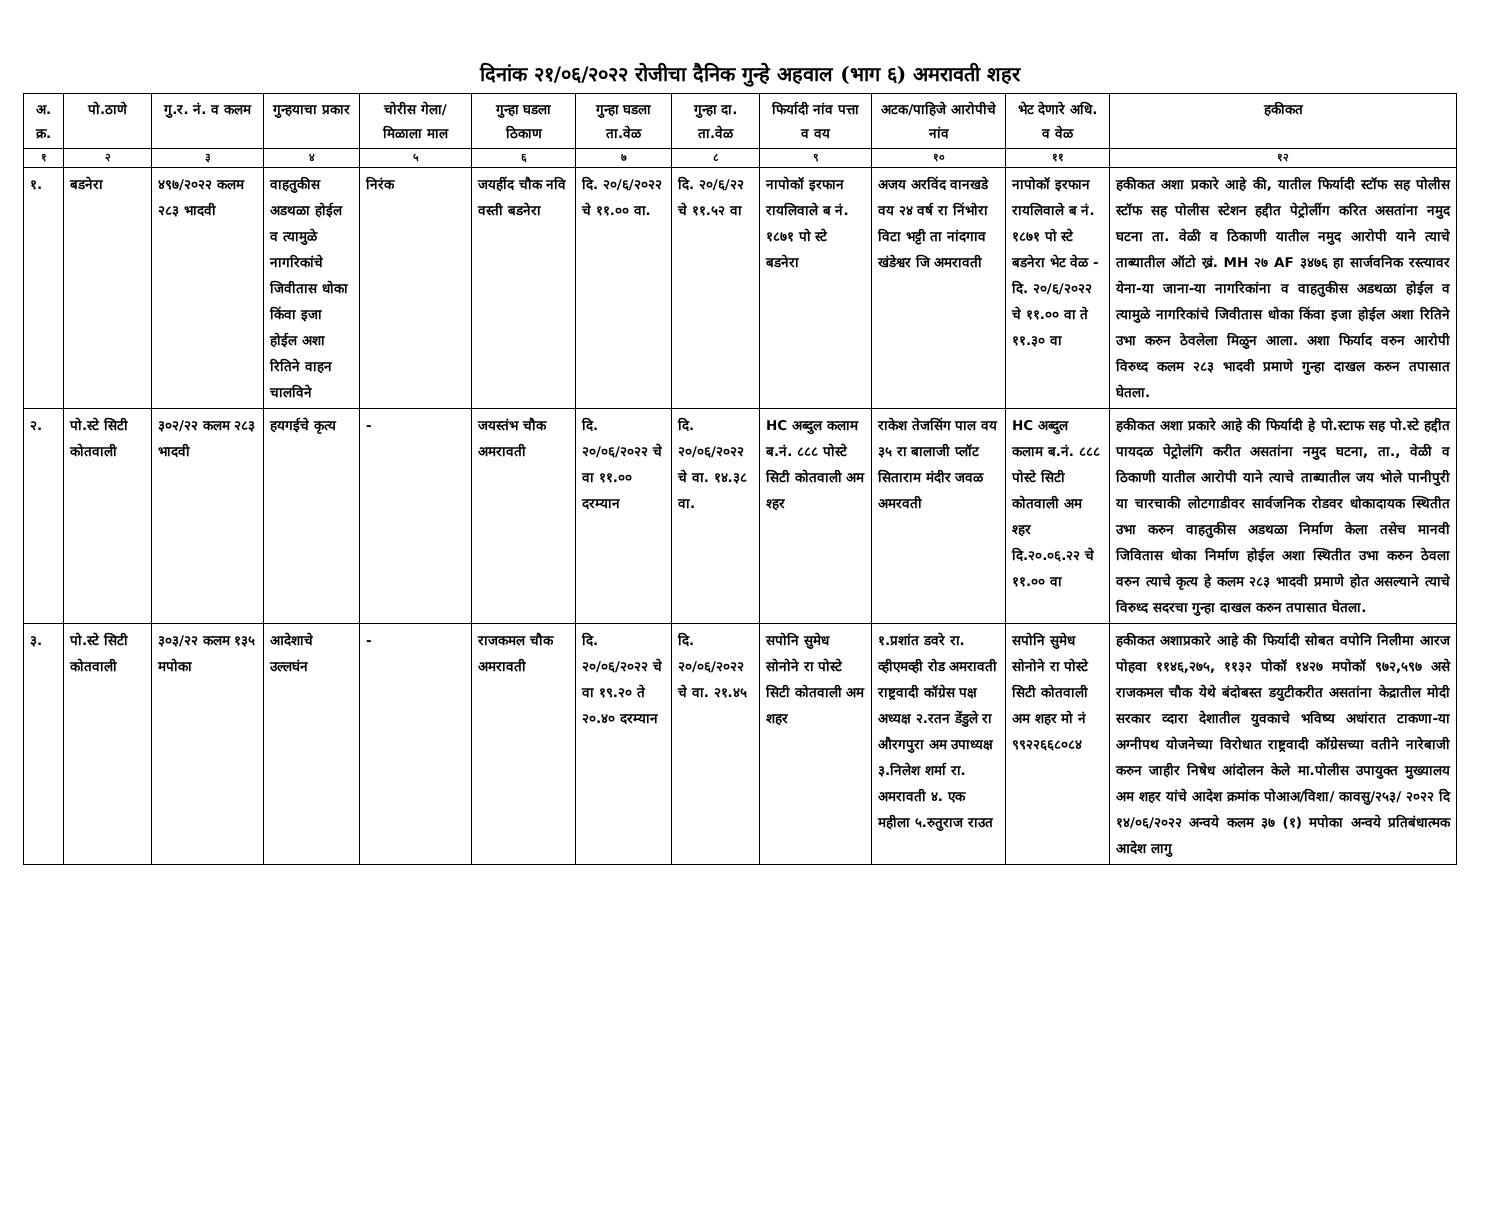दिनांक २१/०६/२०२२ रोजीचा दैनिक गुन्हे अहवाल (भाग ६) अमरावती शहर
| अ. क्र. | पो.ठाणे | गु.र. नं. व कलम | गुन्हयाचा प्रकार | चोरीस गेला/ मिळाला माल | गुन्हा घडला ठिकाण | गुन्हा घडला ता.वेळ | गुन्हा दा. ता.वेळ | फिर्यादी नांव पत्ता व वय | अटक/पाहिजे आरोपीचे नांव | भेट देणारे अधि. व वेळ | हकीकत |
| --- | --- | --- | --- | --- | --- | --- | --- | --- | --- | --- | --- |
| १ | २ | ३ | ४ | ५ | ६ | ७ | ८ | ९ | १० | ११ | १२ |
| १. | बडनेरा | ४९७/२०२२ कलम २८३ भादवी | वाहतुकीस अडथळा होईल व त्यामुळे नागरिकांचे जिवीतास धोका किंवा इजा होईल अशा रितिने वाहन चालविने | निरंक | जयहींद चौक नवि वस्ती बडनेरा | दि. २०/६/२०२२ चे ११.०० वा. | दि. २०/६/२२ चे ११.५२ वा | नापोकॉ इरफान रायलिवाले ब नं. १८७१ पो स्टे बडनेरा | अजय अरविंद वानखडे वय २४ वर्ष रा निंभोरा विटा भट्टी ता नांदगाव खंडेश्वर जि अमरावती | नापोकॉ इरफान रायलिवाले ब नं. १८७१ पो स्टे बडनेरा भेट वेळ - दि. २०/६/२०२२ चे ११.०० वा ते ११.३० वा | हकीकत अशा प्रकारे आहे की, यातील फिर्यादी स्टॉफ सह पोलीस स्टॉफ सह पोलीस स्टेशन हद्दीत पेट्रोलींग करित असतांना नमुद घटना ता. वेळी व ठिकाणी यातील नमुद आरोपी याने त्याचे ताब्यातील ऑटो ख्रं. MH २७ AF ३४७६ हा सार्जवनिक रस्त्यावर येना-या जाना-या नागरिकांना व वाहतुकीस अडथळा होईल व त्यामुळे नागरिकांचे जिवीतास धोका किंवा इजा होईल अशा रितिने उभा करुन ठेवलेला मिळुन आला. अशा फिर्याद वरुन आरोपी विरुध्द कलम २८३ भादवी प्रमाणे गुन्हा दाखल करुन तपासात घेतला. |
| २. | पो.स्टे सिटी कोतवाली | ३०२/२२ कलम २८३ भादवी | हयगईचे कृत्य | - | जयस्तंभ चौक अमरावती | दि. २०/०६/२०२२ चे वा ११.०० दरम्यान | दि. २०/०६/२०२२ चे वा. १४.३८ वा. | HC अब्दुल कलाम ब.नं. ८८८ पोस्टे सिटी कोतवाली अम श्हर | राकेश तेजसिंग पाल वय ३५ रा बालाजी प्लॉट सिताराम मंदीर जवळ अमरवती | HC अब्दुल कलाम ब.नं. ८८८ पोस्टे सिटी कोतवाली अम श्हर दि.२०.०६.२२ चे ११.०० वा | हकीकत अशा प्रकारे आहे की फिर्यादी हे पो.स्टाफ सह पो.स्टे हद्दीत पायदळ पेट्रोलंगि करीत असतांना नमुद घटना, ता., वेळी व ठिकाणी यातील आरोपी याने त्याचे ताब्यातील जय भोले पानीपुरी या चारचाकी लोटगाडीवर सार्वजनिक रोडवर धोकादायक स्थितीत उभा करुन वाहतुकीस अडथळा निर्माण केला तसेच मानवी जिवितास धोका निर्माण होईल अशा स्थितीत उभा करुन ठेवला वरुन त्याचे कृत्य हे कलम २८३ भादवी प्रमाणे होत असल्याने त्याचे विरुध्द सदरचा गुन्हा दाखल करुन तपासात घेतला. |
| ३. | पो.स्टे सिटी कोतवाली | ३०३/२२ कलम १३५ मपोका | आदेशाचे उल्लघंन | - | राजकमल चौक अमरावती | दि. २०/०६/२०२२ चे वा १९.२० ते २०.४० दरम्यान | दि. २०/०६/२०२२ चे वा. २१.४५ | सपोनि सुमेध सोनोने रा पोस्टे सिटी कोतवाली अम शहर | १.प्रशांत डवरे रा. व्हीएमव्ही रोड अमरावती राष्ट्रवादी कॉग्रेस पक्ष अध्यक्ष २.रतन डेंडुले रा औरगपुरा अम उपाध्यक्ष ३.निलेश शर्मा रा. अमरावती ४. एक महीला ५.रुतुराज राउत | सपोनि सुमेध सोनोने रा पोस्टे सिटी कोतवाली अम शहर मो नं ९९२२६६८०८४ | हकीकत अशाप्रकारे आहे की फिर्यादी सोबत वपोनि निलीमा आरज पोहवा ११४६,२७५, ११३२ पोकॉ १४२७ मपोकॉ ९७२,५९७ असे राजकमल चौक येथे बंदोबस्त डयुटीकरीत असतांना केद्रातील मोदी सरकार व्दारा देशातील युवकाचे भविष्य अधांरात टाकणा-या अग्नीपथ योजनेच्या विरोधात राष्ट्रवादी कॉग्रेसच्या वतीने नारेबाजी करुन जाहीर निषेध आंदोलन केले मा.पोलीस उपायुक्त मुख्यालय अम शहर यांचे आदेश क्रमांक पोआअ/विशा/ कावसु/२५३/ २०२२ दि १४/०६/२०२२ अन्वये कलम ३७ (१) मपोका अन्वये प्रतिबंधात्मक आदेश लागु |